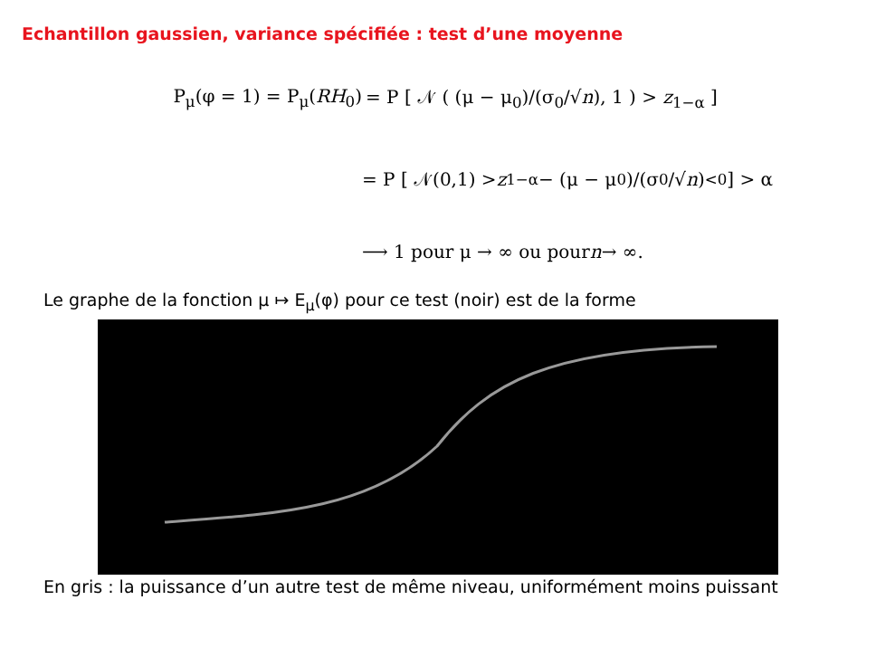Echantillon gaussien, variance spécifiée : test d’une moyenne
P<sub>μ</sub>(φ = 1) = P<sub>μ</sub>(RH<sub>0</sub>) = P [ 𝒩 ( (μ − μ<sub>0</sub>)/(σ<sub>0</sub>/√n), 1 ) > z<sub>1−α</sub> ]
= P [ 𝒩(0,1) > z<sub>1−α</sub> − (μ − μ<sub>0</sub>)/(σ<sub>0</sub>/√ n) <sub><0</sub> ] > α
⟶ 1 pour μ → ∞ ou pour n → ∞.
Le graphe de la fonction μ ↦ E<sub>μ</sub>(φ) pour ce test (noir) est de la forme
En gris : la puissance d’un autre test de même niveau, uniformément moins puissant